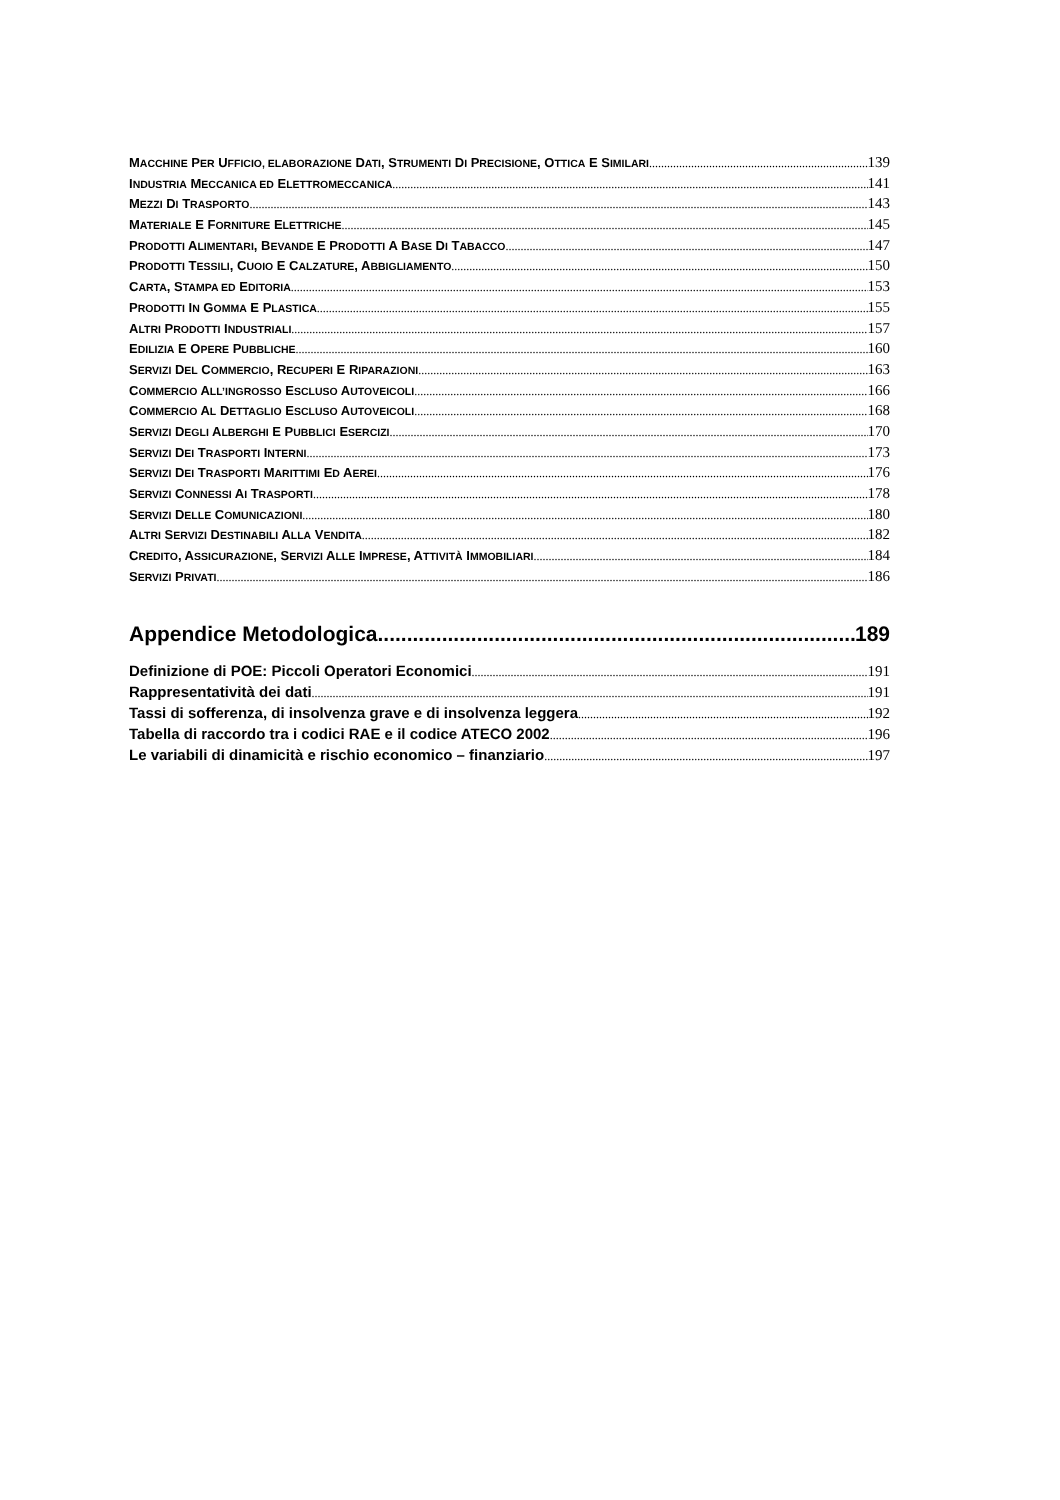MACCHINE PER UFFICIO, ELABORAZIONE DATI, STRUMENTI DI PRECISIONE, OTTICA E SIMILARI 139
INDUSTRIA MECCANICA ED ELETTROMECCANICA 141
MEZZI DI TRASPORTO 143
MATERIALE E FORNITURE ELETTRICHE 145
PRODOTTI ALIMENTARI, BEVANDE E PRODOTTI A BASE DI TABACCO 147
PRODOTTI TESSILI, CUOIO E CALZATURE, ABBIGLIAMENTO 150
CARTA, STAMPA ED EDITORIA 153
PRODOTTI IN GOMMA E PLASTICA 155
ALTRI PRODOTTI INDUSTRIALI 157
EDILIZIA E OPERE PUBBLICHE 160
SERVIZI DEL COMMERCIO, RECUPERI E RIPARAZIONI 163
COMMERCIO ALL’INGROSSO ESCLUSO AUTOVEICOLI 166
COMMERCIO AL DETTAGLIO ESCLUSO AUTOVEICOLI 168
SERVIZI DEGLI ALBERGHI E PUBBLICI ESERCIZI 170
SERVIZI DEI TRASPORTI INTERNI 173
SERVIZI DEI TRASPORTI MARITTIMI ED AEREI 176
SERVIZI CONNESSI AI TRASPORTI 178
SERVIZI DELLE COMUNICAZIONI 180
ALTRI SERVIZI DESTINABILI ALLA VENDITA 182
CREDITO, ASSICURAZIONE, SERVIZI ALLE IMPRESE, ATTIVITÀ IMMOBILIARI 184
SERVIZI PRIVATI 186
Appendice Metodologica 189
Definizione di POE: Piccoli Operatori Economici 191
Rappresentatività dei dati 191
Tassi di sofferenza, di insolvenza grave e di insolvenza leggera 192
Tabella di raccordo tra i codici RAE e il codice ATECO 2002 196
Le variabili di dinamicità e rischio economico – finanziario 197